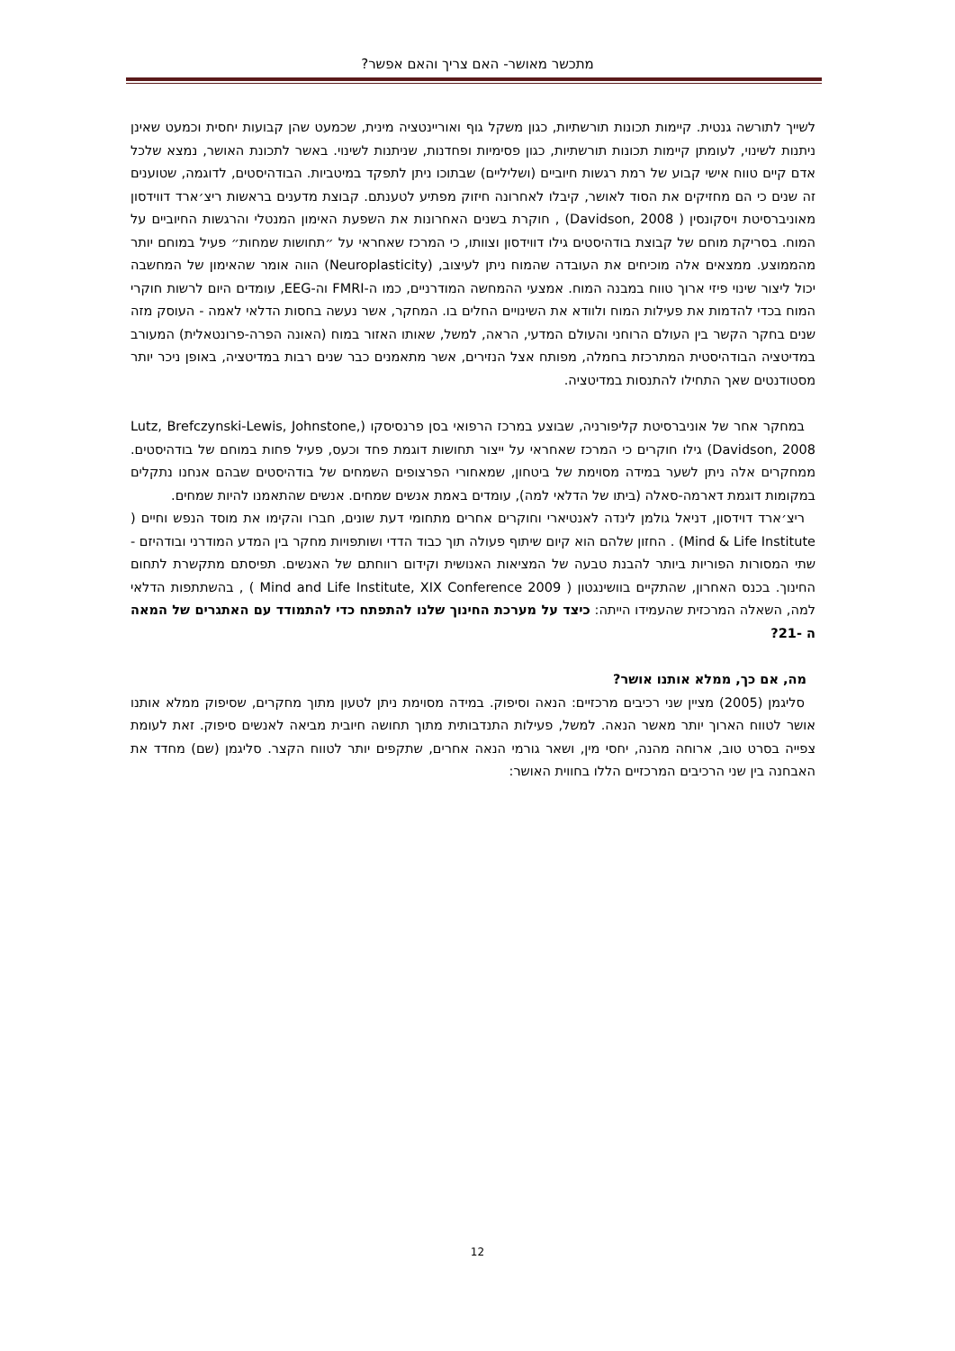מתכשר מאושר- האם צריך והאם אפשר?
לשייך לתורשה גנטית. קיימות תכונות תורשתיות, כגון משקל גוף ואוריינטציה מינית, שכמעט שהן קבועות יחסית וכמעט שאינן ניתנות לשינוי, לעומתן קיימות תכונות תורשתיות, כגון פסימיות ופחדנות, שניתנות לשינוי. באשר לתכונת האושר, נמצא שלכל אדם קיים טווח אישי קבוע של רמת רגשות חיוביים (ושליליים) שבתוכו ניתן לתפקד במיטביות. הבודהיסטים, לדוגמה, שטוענים זה שנים כי הם מחזיקים את הסוד לאושר, קיבלו לאחרונה חיזוק מפתיע לטענתם. קבוצת מדענים בראשות ריצ׳ארד דווידסון מאוניברסיטת ויסקונסין ( Davidson, 2008) , חוקרת בשנים האחרונות את השפעת האימון המנטלי והרגשות החיוביים על המוח. בסריקת מוחם של קבוצת בודהיסטים גילו דווידסון וצוותו, כי המרכז שאחראי על ״תחושות שמחות״ פעיל במוחם יותר מהממוצע. ממצאים אלה מוכיחים את העובדה שהמוח ניתן לעיצוב, (Neuroplasticity) הווה אומר שהאימון של המחשבה יכול ליצור שינוי פיזי ארוך טווח במבנה המוח. אמצעי ההמחשה המודרניים, כמו ה-FMRI וה-EEG, עומדים היום לרשות חוקרי המוח בכדי להדמות את פעילות המוח ולוודא את השינויים החלים בו. המחקר, אשר נעשה בחסות הדלאי לאמה - העוסק מזה שנים בחקר הקשר בין העולם הרוחני והעולם המדעי, הראה, למשל, שאותו האזור במוח (האונה הפרה-פרונטאלית) המעורב במדיטציה הבודהיסטית המתרכזת בחמלה, מפותח אצל הנזירים, אשר מתאמנים כבר שנים רבות במדיטציה, באופן ניכר יותר מסטודנטים שאך התחילו להתנסות במדיטציה.
במחקר אחר של אוניברסיטת קליפורניה, שבוצע במרכז הרפואי בסן פרנסיסקו (Lutz, Brefczynski-Lewis, Johnstone, Davidson, 2008) גילו חוקרים כי המרכז שאחראי על ייצור תחושות דוגמת פחד וכעס, פעיל פחות במוחם של בודהיסטים. ממחקרים אלה ניתן לשער במידה מסוימת של ביטחון, שמאחורי הפרצופים השמחים של בודהיסטים שבהם אנחנו נתקלים במקומות דוגמת דארמה-סאלה (ביתו של הדלאי למה), עומדים באמת אנשים שמחים. אנשים שהתאמנו להיות שמחים.
ריצ׳ארד דוידסון, דניאל גולמן לינדה לאנטיארי וחוקרים אחרים מתחומי דעת שונים, חברו והקימו את מוסד הנפש וחיים ( Mind & Life Institute) . החזון שלהם הוא קיום שיתוף פעולה תוך כבוד הדדי ושותפויות מחקר בין המדע המודרני ובודהיזם - שתי המסורות הפוריות ביותר להבנת טבעה של המציאות האנושית וקידום רווחתם של האנשים. תפיסתם מתקשרת לתחום החינוך. בכנס האחרון, שהתקיים בוושינגטון ( Mind and Life Institute, XIX Conference 2009 ) , בהשתתפות הדלאי למה, השאלה המרכזית שהעמידו הייתה: כיצד על מערכת החינוך שלנו להתפתח כדי להתמודד עם האתגרים של המאה ה -21?
מה, אם כך, ממלא אותנו אושר?
סליגמן (2005) מציין שני רכיבים מרכזיים: הנאה וסיפוק. במידה מסוימת ניתן לטעון מתוך מחקרים, שסיפוק ממלא אותנו אושר לטווח הארוך יותר מאשר הנאה. למשל, פעילות התנדבותית מתוך תחושה חיובית מביאה לאנשים סיפוק. זאת לעומת צפייה בסרט טוב, ארוחה מהנה, יחסי מין, ושאר גורמי הנאה אחרים, שתקפים יותר לטווח הקצר. סליגמן (שם) מחדד את האבחנה בין שני הרכיבים המרכזיים הללו בחווית האושר:
12